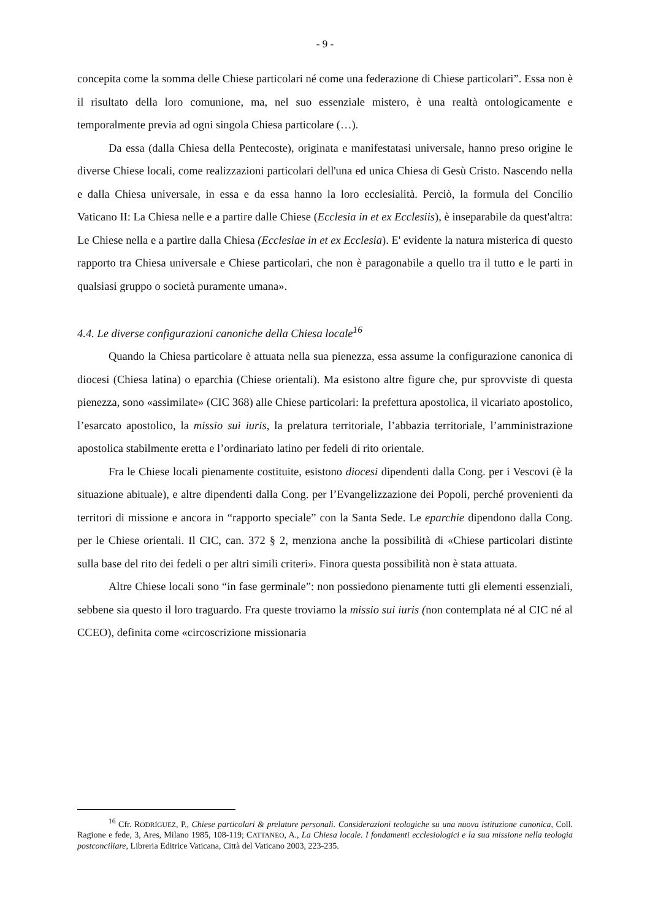- 9 -
concepita come la somma delle Chiese particolari né come una federazione di Chiese particolari”. Essa non è il risultato della loro comunione, ma, nel suo essenziale mistero, è una realtà ontologicamente e temporalmente previa ad ogni singola Chiesa particolare (…).
Da essa (dalla Chiesa della Pentecoste), originata e manifestatasi universale, hanno preso origine le diverse Chiese locali, come realizzazioni particolari dell'una ed unica Chiesa di Gesù Cristo. Nascendo nella e dalla Chiesa universale, in essa e da essa hanno la loro ecclesialità. Perciò, la formula del Concilio Vaticano II: La Chiesa nelle e a partire dalle Chiese (Ecclesia in et ex Ecclesiis), è inseparabile da quest'altra: Le Chiese nella e a partire dalla Chiesa (Ecclesiae in et ex Ecclesia). E' evidente la natura misterica di questo rapporto tra Chiesa universale e Chiese particolari, che non è paragonabile a quello tra il tutto e le parti in qualsiasi gruppo o società puramente umana».
4.4. Le diverse configurazioni canoniche della Chiesa locale<sup>16</sup>
Quando la Chiesa particolare è attuata nella sua pienezza, essa assume la configurazione canonica di diocesi (Chiesa latina) o eparchia (Chiese orientali). Ma esistono altre figure che, pur sprovviste di questa pienezza, sono «assimilate» (CIC 368) alle Chiese particolari: la prefettura apostolica, il vicariato apostolico, l’esarcato apostolico, la missio sui iuris, la prelatura territoriale, l’abbazia territoriale, l’amministrazione apostolica stabilmente eretta e l’ordinariato latino per fedeli di rito orientale.
Fra le Chiese locali pienamente costituite, esistono diocesi dipendenti dalla Cong. per i Vescovi (è la situazione abituale), e altre dipendenti dalla Cong. per l’Evangelizzazione dei Popoli, perché provenienti da territori di missione e ancora in “rapporto speciale” con la Santa Sede. Le eparchie dipendono dalla Cong. per le Chiese orientali. Il CIC, can. 372 § 2, menziona anche la possibilità di «Chiese particolari distinte sulla base del rito dei fedeli o per altri simili criteri». Finora questa possibilità non è stata attuata.
Altre Chiese locali sono “in fase germinale”: non possiedono pienamente tutti gli elementi essenziali, sebbene sia questo il loro traguardo. Fra queste troviamo la missio sui iuris (non contemplata né al CIC né al CCEO), definita come «circoscrizione missionaria
<sup>16</sup> Cfr. RODRÍGUEZ, P., Chiese particolari & prelature personali. Considerazioni teologiche su una nuova istituzione canonica, Coll. Ragione e fede, 3, Ares, Milano 1985, 108-119; CATTANEO, A., La Chiesa locale. I fondamenti ecclesiologici e la sua missione nella teologia postconciliare, Libreria Editrice Vaticana, Città del Vaticano 2003, 223-235.